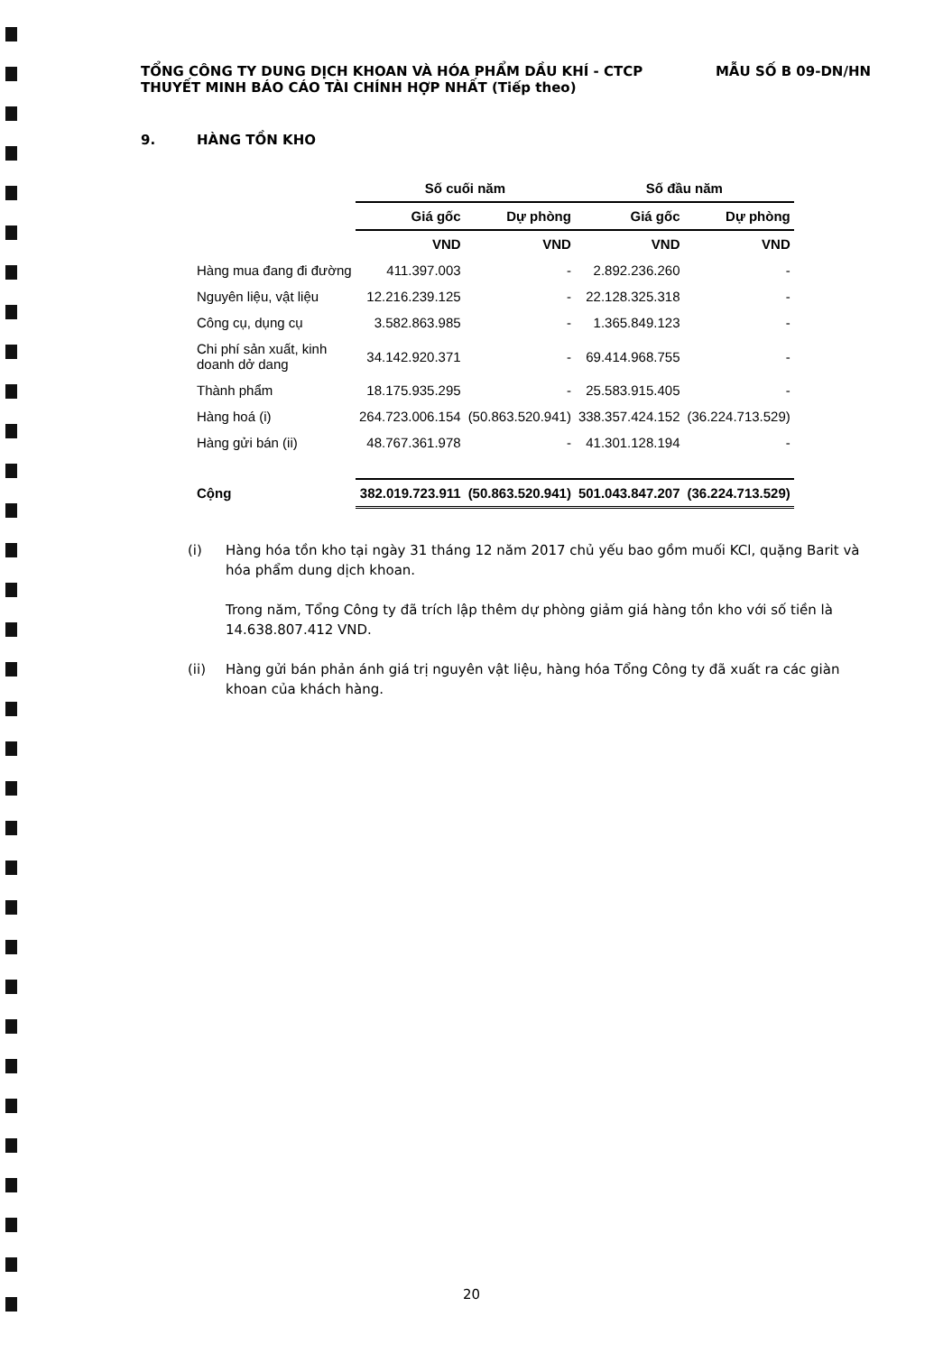TỔNG CÔNG TY DUNG DỊCH KHOAN VÀ HÓA PHẨM DẦU KHÍ - CTCP
THUYẾT MINH BÁO CÁO TÀI CHÍNH HỢP NHẤT (Tiếp theo)
MẪU SỐ B 09-DN/HN
9. HÀNG TỒN KHO
| | Số cuối năm | | Số đầu năm | |
| --- | --- | --- | --- | --- |
| | Giá gốc | Dự phòng | Giá gốc | Dự phòng |
| | VND | VND | VND | VND |
| Hàng mua đang đi đường | 411.397.003 | - | 2.892.236.260 | - |
| Nguyên liệu, vật liệu | 12.216.239.125 | - | 22.128.325.318 | - |
| Công cụ, dụng cụ | 3.582.863.985 | - | 1.365.849.123 | - |
| Chi phí sản xuất, kinh doanh dở dang | 34.142.920.371 | - | 69.414.968.755 | - |
| Thành phẩm | 18.175.935.295 | - | 25.583.915.405 | - |
| Hàng hoá (i) | 264.723.006.154 | (50.863.520.941) | 338.357.424.152 | (36.224.713.529) |
| Hàng gửi bán (ii) | 48.767.361.978 | - | 41.301.128.194 | - |
| Cộng | 382.019.723.911 | (50.863.520.941) | 501.043.847.207 | (36.224.713.529) |
(i) Hàng hóa tồn kho tại ngày 31 tháng 12 năm 2017 chủ yếu bao gồm muối KCl, quặng Barit và hóa phẩm dung dịch khoan.
Trong năm, Tổng Công ty đã trích lập thêm dự phòng giảm giá hàng tồn kho với số tiền là 14.638.807.412 VND.
(ii) Hàng gửi bán phản ánh giá trị nguyên vật liệu, hàng hóa Tổng Công ty đã xuất ra các giàn khoan của khách hàng.
20